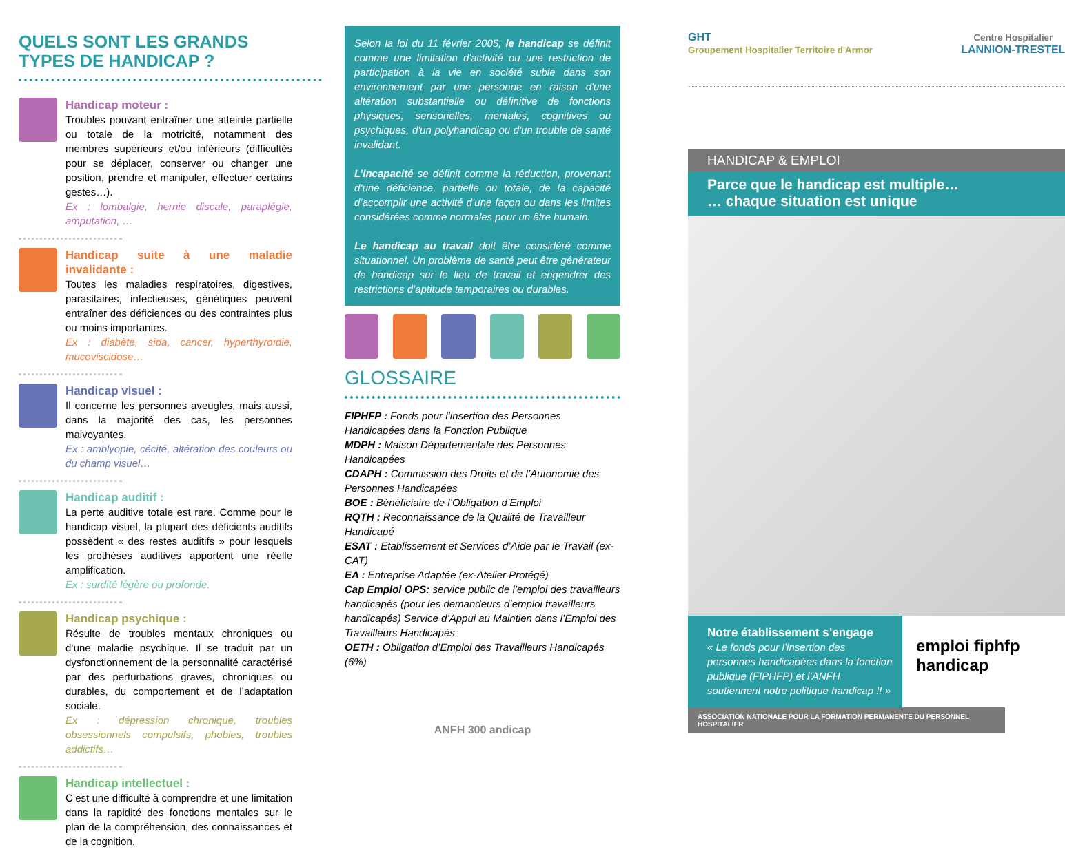QUELS SONT LES GRANDS TYPES DE HANDICAP ?
Handicap moteur :
Troubles pouvant entraîner une atteinte partielle ou totale de la motricité, notamment des membres supérieurs et/ou inférieurs (difficultés pour se déplacer, conserver ou changer une position, prendre et manipuler, effectuer certains gestes…).
Ex : lombalgie, hernie discale, paraplégie, amputation, …
Handicap suite à une maladie invalidante :
Toutes les maladies respiratoires, digestives, parasitaires, infectieuses, génétiques peuvent entraîner des déficiences ou des contraintes plus ou moins importantes.
Ex : diabète, sida, cancer, hyperthyroïdie, mucoviscidose…
Handicap visuel :
Il concerne les personnes aveugles, mais aussi, dans la majorité des cas, les personnes malvoyantes.
Ex : amblyopie, cécité, altération des couleurs ou du champ visuel…
Handicap auditif :
La perte auditive totale est rare. Comme pour le handicap visuel, la plupart des déficients auditifs possèdent « des restes auditifs » pour lesquels les prothèses auditives apportent une réelle amplification.
Ex : surdité légère ou profonde.
Handicap psychique :
Résulte de troubles mentaux chroniques ou d’une maladie psychique. Il se traduit par un dysfonctionnement de la personnalité caractérisé par des perturbations graves, chroniques ou durables, du comportement et de l’adaptation sociale.
Ex : dépression chronique, troubles obsessionnels compulsifs, phobies, troubles addictifs…
Handicap intellectuel :
C’est une difficulté à comprendre et une limitation dans la rapidité des fonctions mentales sur le plan de la compréhension, des connaissances et de la cognition.
Selon la loi du 11 février 2005, le handicap se définit comme une limitation d'activité ou une restriction de participation à la vie en société subie dans son environnement par une personne en raison d'une altération substantielle ou définitive de fonctions physiques, sensorielles, mentales, cognitives ou psychiques, d'un polyhandicap ou d'un trouble de santé invalidant.
L’incapacité se définit comme la réduction, provenant d’une déficience, partielle ou totale, de la capacité d’accomplir une activité d’une façon ou dans les limites considérées comme normales pour un être humain.
Le handicap au travail doit être considéré comme situationnel. Un problème de santé peut être générateur de handicap sur le lieu de travail et engendrer des restrictions d’aptitude temporaires ou durables.
GLOSSAIRE
FIPHFP : Fonds pour l’insertion des Personnes Handicapées dans la Fonction Publique
MDPH : Maison Départementale des Personnes Handicapées
CDAPH : Commission des Droits et de l’Autonomie des Personnes Handicapées
BOE : Bénéficiaire de l’Obligation d’Emploi
RQTH : Reconnaissance de la Qualité de Travailleur Handicapé
ESAT : Etablissement et Services d’Aide par le Travail (ex-CAT)
EA : Entreprise Adaptée (ex-Atelier Protégé)
Cap Emploi OPS: service public de l’emploi des travailleurs handicapés (pour les demandeurs d’emploi travailleurs handicapés) Service d’Appui au Maintien dans l’Emploi des Travailleurs Handicapés
OETH : Obligation d’Emploi des Travailleurs Handicapés (6%)
ANFH 300 andicap
GHT
Groupement Hospitalier Territoire d'Armor Centre Hospitalier
LANNION-TRESTEL
HANDICAP & EMPLOI
Parce que le handicap est multiple…
… chaque situation est unique
Notre établissement s’engage
« Le fonds pour l’insertion des personnes handicapées dans la fonction publique (FIPHFP) et l’ANFH soutiennent notre politique handicap !! »
emploi fiphfp handicap
ASSOCIATION NATIONALE POUR LA FORMATION PERMANENTE DU PERSONNEL HOSPITALIER